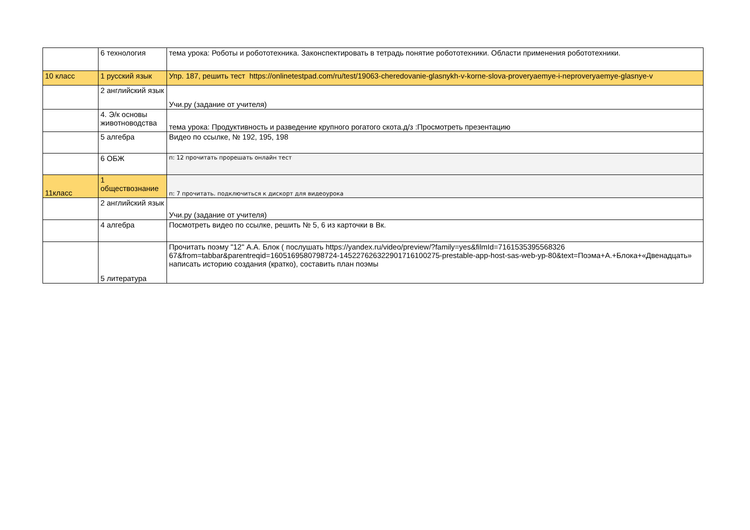| | 6 технология | тема урока: Роботы и робототехника. Законспектировать в тетрадь понятие робототехники. Области применения робототехники. |
| 10 класс | 1 русский язык | Упр. 187, решить тест https://onlinetestpad.com/ru/test/19063-cheredovanie-glasnykh-v-korne-slova-proveryaemye-i-neproveryaemye-glasnye-v |
| | 2 английский язык | Учи.ру (задание от учителя) |
| | 4. Э/к основы животноводства | тема урока: Продуктивность и разведение крупного рогатого скота.д/з :Просмотреть презентацию |
| | 5 алгебра | Видео по ссылке, № 192, 195, 198 |
| | 6 ОБЖ | п: 12 прочитать прорешать онлайн тест |
| 11класс | 1 обществознание | п: 7 прочитать. подключиться к дискорт для видеоурока |
| | 2 английский язык | Учи.ру (задание от учителя) |
| | 4 алгебра | Посмотреть видео по ссылке, решить № 5, 6 из карточки в Вк. |
| | 5 литература | Прочитать поэму "12" А.А. Блок ( послушать https://yandex.ru/video/preview/?family=yes&filmId=7161535395568326​67&from=tabbar&parentreqid=1605169580798724-1452276263229017161002​75-prestable-app-host-sas-web-yp-80&text=Поэма+А.+Блока+«Двенадцать» написать историю создания (кратко), составить план поэмы |